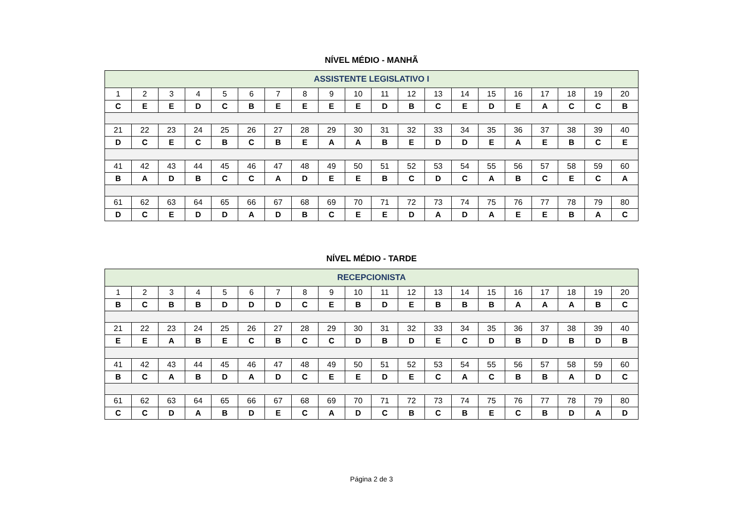NÍVEL MÉDIO - MANHÃ
| ASSISTENTE LEGISLATIVO I | | | | | | | | | | | | | | | | | | | |
| --- | --- | --- | --- | --- | --- | --- | --- | --- | --- | --- | --- | --- | --- | --- | --- | --- | --- | --- | --- |
| 1 | 2 | 3 | 4 | 5 | 6 | 7 | 8 | 9 | 10 | 11 | 12 | 13 | 14 | 15 | 16 | 17 | 18 | 19 | 20 |
| C | E | E | D | C | B | E | E | E | E | D | B | C | E | D | E | A | C | C | B |
| 21 | 22 | 23 | 24 | 25 | 26 | 27 | 28 | 29 | 30 | 31 | 32 | 33 | 34 | 35 | 36 | 37 | 38 | 39 | 40 |
| D | C | E | C | B | C | B | E | A | A | B | E | D | D | E | A | E | B | C | E |
| 41 | 42 | 43 | 44 | 45 | 46 | 47 | 48 | 49 | 50 | 51 | 52 | 53 | 54 | 55 | 56 | 57 | 58 | 59 | 60 |
| B | A | D | B | C | C | A | D | E | E | B | C | D | C | A | B | C | E | C | A |
| 61 | 62 | 63 | 64 | 65 | 66 | 67 | 68 | 69 | 70 | 71 | 72 | 73 | 74 | 75 | 76 | 77 | 78 | 79 | 80 |
| D | C | E | D | D | A | D | B | C | E | E | D | A | D | A | E | E | B | A | C |
NÍVEL MÉDIO - TARDE
| RECEPCIONISTA | | | | | | | | | | | | | | | | | | | |
| --- | --- | --- | --- | --- | --- | --- | --- | --- | --- | --- | --- | --- | --- | --- | --- | --- | --- | --- | --- |
| 1 | 2 | 3 | 4 | 5 | 6 | 7 | 8 | 9 | 10 | 11 | 12 | 13 | 14 | 15 | 16 | 17 | 18 | 19 | 20 |
| B | C | B | B | D | D | D | C | E | B | D | E | B | B | B | A | A | A | B | C |
| 21 | 22 | 23 | 24 | 25 | 26 | 27 | 28 | 29 | 30 | 31 | 32 | 33 | 34 | 35 | 36 | 37 | 38 | 39 | 40 |
| E | E | A | B | E | C | B | C | C | D | B | D | E | C | D | B | D | B | D | B |
| 41 | 42 | 43 | 44 | 45 | 46 | 47 | 48 | 49 | 50 | 51 | 52 | 53 | 54 | 55 | 56 | 57 | 58 | 59 | 60 |
| B | C | A | B | D | A | D | C | E | E | D | E | C | A | C | B | B | A | D | C |
| 61 | 62 | 63 | 64 | 65 | 66 | 67 | 68 | 69 | 70 | 71 | 72 | 73 | 74 | 75 | 76 | 77 | 78 | 79 | 80 |
| C | C | D | A | B | D | E | C | A | D | C | B | C | B | E | C | B | D | A | D |
Página 2 de 3